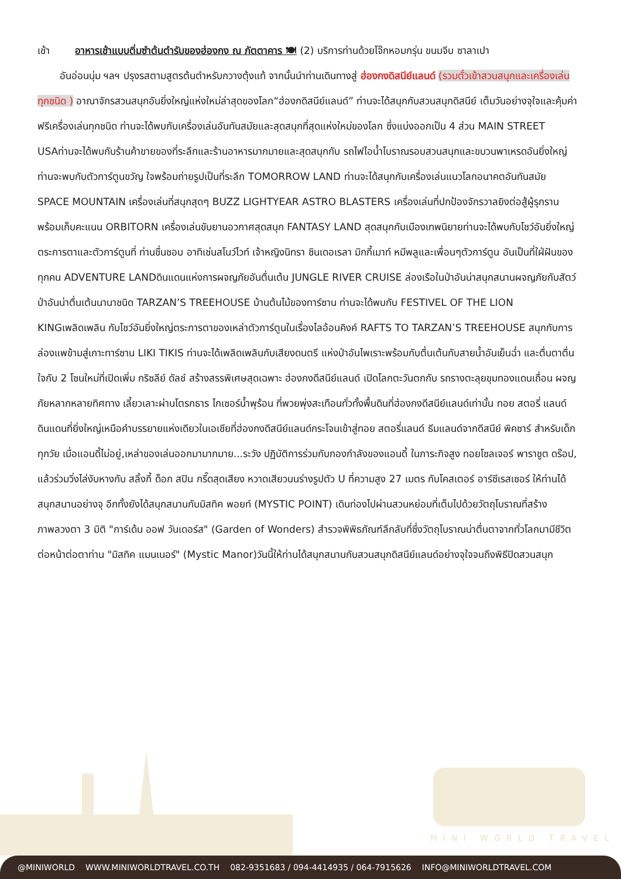เช้า อาหารเช้าแบบติ่มซำต้นตำรับของฮ่องกง ณ ภัตตาคาร 🍽 (2) บริการท่านด้วยโจ๊กหอมกรุ่น ขนมจีบ ซาลาเปา
อันอ่อนนุ่ม ฯลฯ ปรุงรสตามสูตรต้นตำหรับกวางตุ้งแท้ จากนั้นนำท่านเดินทางสู่ ฮ่องกงดิสนีย์แลนด์ (รวมตั๋วเข้าสวนสนุกและเครื่องเล่นทุกชนิด ) อาณาจักรสวนสนุกอันยิ่งใหญ่แห่งใหม่ล่าสุดของโลก“ฮ่องกดิสนีย์แลนด์” ท่านจะได้สนุกกับสวนสนุกดิสนีย์ เต็มวันอย่างจุใจและคุ้มค่า ฟรีเครื่องเล่นทุกชนิด ท่านจะได้พบกับเครื่องเล่นอันทันสมัยและสุดสนุกที่สุดแห่งใหม่ของโลก ซึ่งแบ่งออกเป็น 4 ส่วน MAIN STREET USAท่านจะได้พบกับร้านค้าขายของที่ระลึกและร้านอาหารมากมายและสุดสนุกกับ รถไฟไอน้ำโบราณรอบสวนสนุกและขบวนพาเหรดอันยิ่งใหญ่ ท่านจะพบกับตัวการ์ตูนขวัญ ใจพร้อมถ่ายรูปเป็นที่ระลึก TOMORROW LAND ท่านจะได้สนุกกับเครื่องเล่นแนวโลกอนาคตอันทันสมัย SPACE MOUNTAIN เครื่องเล่นที่สนุกสุดๆ BUZZ LIGHTYEAR ASTRO BLASTERS เครื่องเล่นที่ปกป้องจักรวาลยิงต่อสู้ผู้รุกรานพร้อมเก็บคะแนน ORBITORN เครื่องเล่นขับยานอวกาศสุดสนุก FANTASY LAND สุดสนุกกับเมืองเทพนิยายท่านจะได้พบกับโชว์อันยิ่งใหญ่ตระการตาและตัวการ์ตูนที่ ท่านชื่นชอบ อาทิเช่นสโนว์ไวท์ เจ้าหญิงนิทรา ซินเดอเรลา มิกกี้เมาท์ หมีพลูและเพื่อนๆตัวการ์ตูน อันเป็นที่ใฝ่ฝันของทุกคน ADVENTURE LANDดินแดนแห่งการผจญภัยอันตื่นเต้น JUNGLE RIVER CRUISE ล่องเรือในป่าอันน่าสนุกสนานผจญภัยกับสัตว์ป่าอันน่าตื่นเต้นนานาชนิด TARZAN’S TREEHOUSE บ้านต้นไม้ของทาร์ซาน ท่านจะได้พบกับ FESTIVEL OF THE LION KINGเพลิดเพลิน กับโชว์อันยิ่งใหญ่ตระการตาของเหล่าตัวการ์ตูนในเรื่องไลอ้อนคิงค์ RAFTS TO TARZAN’S TREEHOUSE สนุกกับการล่องแพข้ามสู่เกาะทาร์ซาน LIKI TIKIS ท่านจะได้เพลิดเพลินกับเสียงดนตรี แห่งป่าอันไพเราะพร้อมกับตื่นเต้นกับสายน้ำอันเย็นฉ่ำ และตื่นตาตื่นใจกับ 2 โซนใหม่ที่เปิดเพิ่ม กริซลีย์ ดัลช์ สร้างสรรพิเศษสุดเฉพาะ ฮ่องกงดีสนีย์แลนด์ เปิดโลกตะวันตกกับ รถรางตะลุยขุมทองแดนเถื่อน ผจญภัยหลากหลายทิศทาง เลี้ยวเลาะผ่านโตรกธาร ไกเซอร์น้ำพุร้อน ที่พวยพุ่งสะเทือนทั่วทั้งพื้นดินที่ฮ่องกงดีสนีย์แลนด์เท่านั้น ทอย สตอรี่ แลนด์ ดินแดนที่ยิ่งใหญ่เหนือคำบรรยายแห่งเดียวในเอเชียที่ฮ่องกงดีสนีย์แลนด์กระโจนเข้าสู่ทอย สตอรี่แลนด์ ธีมแลนด์จากดีสนีย์ พิคซาร์ สำหรับเด็กทุกวัย เมื่อแอนดี้ไม่อยู่,เหล่าของเล่นออกมามากมาย...ระวัง ปฏิบัติการร่วมกับกองกำลังของแอนดี้ ในภาระกิจสูง ทอยโซลเจอร์ พาราชูต ดร๊อป, แล้วร่วมวิ่งไล่งับหางกับ สลิ้งกี้ ด็อก สปิน กรี๊ดสุดเสียง หวาดเสียวบนร่างรูปตัว U ที่ความสูง 27 เมตร กับโคสเตอร์ อาร์ซีเรสเซอร์ ให้ท่านได้สนุกสนานอย่างจุ อีกทั้งยังได้สนุกสนานกับมิสทิค พอยท์ (MYSTIC POINT) เดินท่องไปผ่านสวนหย่อมที่เต็มไปด้วยวัตถุโบราณที่สร้างภาพลวงตา 3 มิติ "การ์เด้น ออฟ วันเดอร์ส" (Garden of Wonders) สำรวจพิพิธภัณฑ์ลึกลับที่ซึ่งวัตถุโบราณน่าตื่นตาจากทั่วโลกมามีชีวิตต่อหน้าต่อตาท่าน "มิสทิค แมนเนอร์" (Mystic Manor)วันนี้ให้ท่านได้สนุกสนานกับสวนสนุกดิสนีย์แลนด์อย่างจุใจจนถึงพิธีปิดสวนสนุก
MINI WORLD TRAVEL
@MINIWORLD WWW.MINIWORLDTRAVEL.CO.TH 082-9351683 / 094-4414935 / 064-7915626 INFO@MINIWORLDTRAVEL.COM